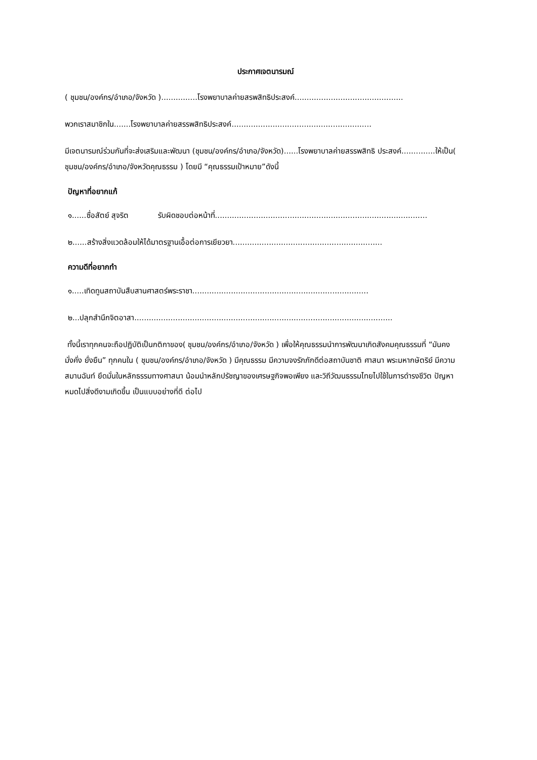ประกาศเจตนารมณ์
( ชุมชน/องค์กร/อำเภอ/จังหวัด )...............โรงพยาบาลค่ายสรพสิทธิประสงค์.............................................
พวกเราสมาชิกใน.......โรงพยาบาลค่ายสรรพสิทธิประสงค์..........................................................
มีเจตนารมณ์ร่วมกันที่จะส่งเสริมและพัฒนา (ชุมชน/องค์กร/อำเภอ/จังหวัด)......โรงพยาบาลค่ายสรรพสิทธิ ประสงค์..............ให้เป็น( ชุมชน/องค์กร/อำเภอ/จังหวัดคุณธรรม ) โดยมี “คุณธรรมเป้าหมาย”ดังนี้
ปัญหาที่อยากแก้
๑......ซื่อสัตย์ สุจริต รับผิดชอบต่อหน้าที่........................................................................................
๒......สร้างสิ่งแวดล้อมให้ได้มาตรฐานเอื้อต่อการเยียวยา..............................................................
ความดีที่อยากทำ
๑.....เทิดทูนสถาบันสืบสานศาสตร์พระราชา.........................................................................
๒...ปลุกสำนึกจิตอาสา...........................................................................................................
ทั้งนี้เราทุกคนจะถือปฏิบัติเป็นกติกาของ( ชุมชน/องค์กร/อำเภอ/จังหวัด ) เพื่อให้คุณธรรมนำการพัฒนาเกิดสังคมคุณธรรมที่ “มันคง มั่งคั่ง ยั่งยืน” ทุกคนใน ( ชุมชน/องค์กร/อำเภอ/จังหวัด ) มีคุณธรรม มีความจงรักภักดีต่อสถาบันชาติ ศาสนา พระมหากษัตริย์ มีความสมานฉันท์ ยึดมั่นในหลักธรรมทางศาสนา น้อมนำหลักปรัชญาของเศรษฐกิจพอเพียง และวิถีวัฒนธรรมไทยไปใช้ในการดำรงชีวิต ปัญหาหมดไปสิ่งดีงามเกิดขึ้น เป็นแบบอย่างที่ดี ต่อไป